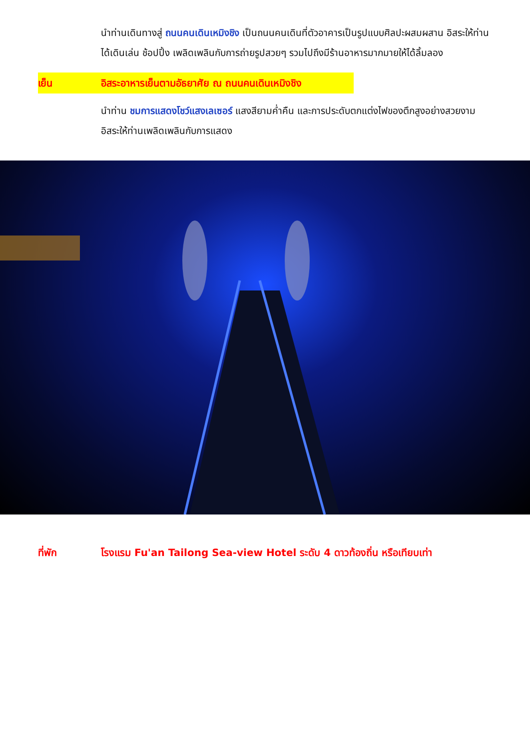นำท่านเดินทางสู่ ถนนคนเดินเหมิงชิง เป็นถนนคนเดินที่ตัวอาคารเป็นรูปแบบศิลปะผสมผสาน อิสระให้ท่านได้เดินเล่น ช้อปปิ้ง เพลิดเพลินกับการถ่ายรูปสวยๆ รวมไปถึงมีร้านอาหารมากมายให้ได้ลิ้มลอง
เย็น อิสระอาหารเย็นตามอัธยาศัย ณ ถนนคนเดินเหมิงชิง
นำท่าน ชมการแสดงโชว์แสงเลเซอร์ แสงสียามค่ำคืน และการประดับตกแต่งไฟของตึกสูงอย่างสวยงาม อิสระให้ท่านเพลิดเพลินกับการแสดง
ที่พัก โรงแรม Fu'an Tailong Sea-view Hotel ระดับ 4 ดาวท้องถิ่น หรือเทียบเท่า